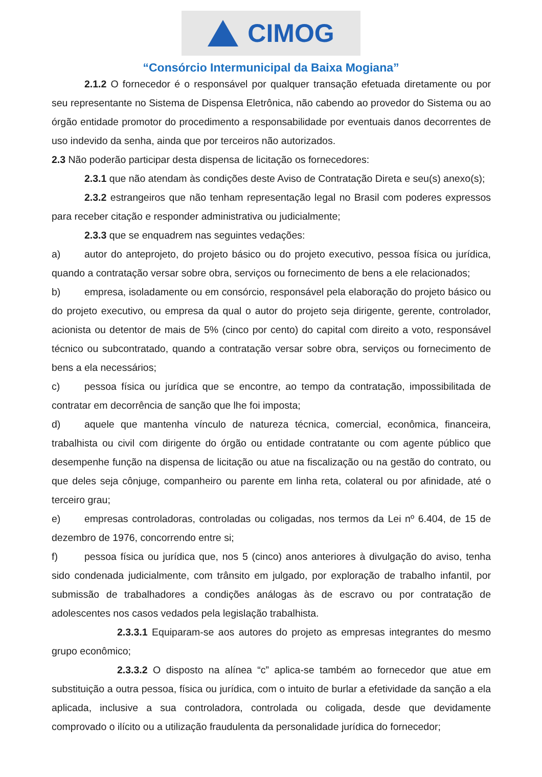CIMOG
“Consórcio Intermunicipal da Baixa Mogiana”
2.1.2 O fornecedor é o responsável por qualquer transação efetuada diretamente ou por seu representante no Sistema de Dispensa Eletrônica, não cabendo ao provedor do Sistema ou ao órgão entidade promotor do procedimento a responsabilidade por eventuais danos decorrentes de uso indevido da senha, ainda que por terceiros não autorizados.
2.3 Não poderão participar desta dispensa de licitação os fornecedores:
2.3.1 que não atendam às condições deste Aviso de Contratação Direta e seu(s) anexo(s);
2.3.2 estrangeiros que não tenham representação legal no Brasil com poderes expressos para receber citação e responder administrativa ou judicialmente;
2.3.3 que se enquadrem nas seguintes vedações:
a) autor do anteprojeto, do projeto básico ou do projeto executivo, pessoa física ou jurídica, quando a contratação versar sobre obra, serviços ou fornecimento de bens a ele relacionados;
b) empresa, isoladamente ou em consórcio, responsável pela elaboração do projeto básico ou do projeto executivo, ou empresa da qual o autor do projeto seja dirigente, gerente, controlador, acionista ou detentor de mais de 5% (cinco por cento) do capital com direito a voto, responsável técnico ou subcontratado, quando a contratação versar sobre obra, serviços ou fornecimento de bens a ela necessários;
c) pessoa física ou jurídica que se encontre, ao tempo da contratação, impossibilitada de contratar em decorrência de sanção que lhe foi imposta;
d) aquele que mantenha vínculo de natureza técnica, comercial, econômica, financeira, trabalhista ou civil com dirigente do órgão ou entidade contratante ou com agente público que desempenhe função na dispensa de licitação ou atue na fiscalização ou na gestão do contrato, ou que deles seja cônjuge, companheiro ou parente em linha reta, colateral ou por afinidade, até o terceiro grau;
e) empresas controladoras, controladas ou coligadas, nos termos da Lei nº 6.404, de 15 de dezembro de 1976, concorrendo entre si;
f) pessoa física ou jurídica que, nos 5 (cinco) anos anteriores à divulgação do aviso, tenha sido condenada judicialmente, com trânsito em julgado, por exploração de trabalho infantil, por submissão de trabalhadores a condições análogas às de escravo ou por contratação de adolescentes nos casos vedados pela legislação trabalhista.
2.3.3.1 Equiparam-se aos autores do projeto as empresas integrantes do mesmo grupo econômico;
2.3.3.2 O disposto na alínea “c” aplica-se também ao fornecedor que atue em substituição a outra pessoa, física ou jurídica, com o intuito de burlar a efetividade da sanção a ela aplicada, inclusive a sua controladora, controlada ou coligada, desde que devidamente comprovado o ilícito ou a utilização fraudulenta da personalidade jurídica do fornecedor;